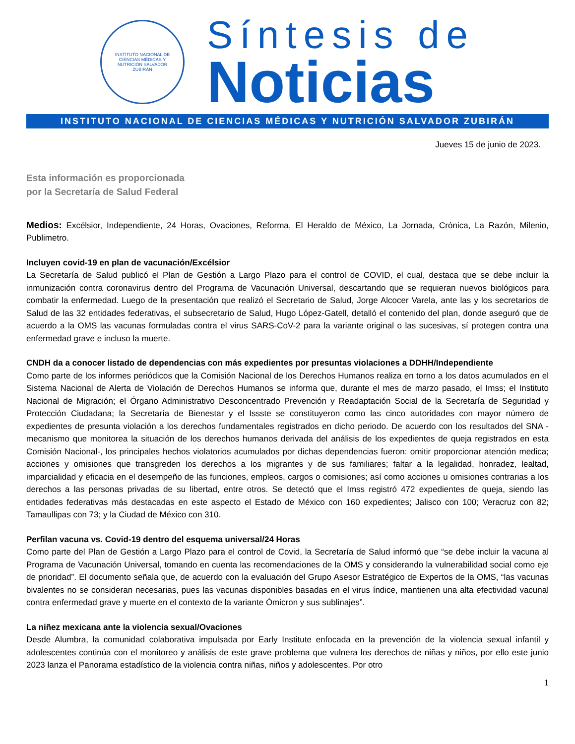INSTITUTO NACIONAL DE CIENCIAS MÉDICAS Y NUTRICIÓN SALVADOR ZUBIRÁN
Síntesis de
Noticias
INSTITUTO NACIONAL DE CIENCIAS MÉDICAS Y NUTRICIÓN SALVADOR ZUBIRÁN
Jueves 15 de junio de 2023.
Esta información es proporcionada por la Secretaría de Salud Federal
Medios: Excélsior, Independiente, 24 Horas, Ovaciones, Reforma, El Heraldo de México, La Jornada, Crónica, La Razón, Milenio, Publimetro.
Incluyen covid-19 en plan de vacunación/Excélsior
La Secretaría de Salud publicó el Plan de Gestión a Largo Plazo para el control de COVID, el cual, destaca que se debe incluir la inmunización contra coronavirus dentro del Programa de Vacunación Universal, descartando que se requieran nuevos biológicos para combatir la enfermedad. Luego de la presentación que realizó el Secretario de Salud, Jorge Alcocer Varela, ante las y los secretarios de Salud de las 32 entidades federativas, el subsecretario de Salud, Hugo López-Gatell, detalló el contenido del plan, donde aseguró que de acuerdo a la OMS las vacunas formuladas contra el virus SARS-CoV-2 para la variante original o las sucesivas, sí protegen contra una enfermedad grave e incluso la muerte.
CNDH da a conocer listado de dependencias con más expedientes por presuntas violaciones a DDHH/Independiente
Como parte de los informes periódicos que la Comisión Nacional de los Derechos Humanos realiza en torno a los datos acumulados en el Sistema Nacional de Alerta de Violación de Derechos Humanos se informa que, durante el mes de marzo pasado, el Imss; el Instituto Nacional de Migración; el Órgano Administrativo Desconcentrado Prevención y Readaptación Social de la Secretaría de Seguridad y Protección Ciudadana; la Secretaría de Bienestar y el Issste se constituyeron como las cinco autoridades con mayor número de expedientes de presunta violación a los derechos fundamentales registrados en dicho periodo. De acuerdo con los resultados del SNA -mecanismo que monitorea la situación de los derechos humanos derivada del análisis de los expedientes de queja registrados en esta Comisión Nacional-, los principales hechos violatorios acumulados por dichas dependencias fueron: omitir proporcionar atención medica; acciones y omisiones que transgreden los derechos a los migrantes y de sus familiares; faltar a la legalidad, honradez, lealtad, imparcialidad y eficacia en el desempeño de las funciones, empleos, cargos o comisiones; así como acciones u omisiones contrarias a los derechos a las personas privadas de su libertad, entre otros. Se detectó que el Imss registró 472 expedientes de queja, siendo las entidades federativas más destacadas en este aspecto el Estado de México con 160 expedientes; Jalisco con 100; Veracruz con 82; Tamaullipas con 73; y la Ciudad de México con 310.
Perfilan vacuna vs. Covid-19 dentro del esquema universal/24 Horas
Como parte del Plan de Gestión a Largo Plazo para el control de Covid, la Secretaría de Salud informó que “se debe incluir la vacuna al Programa de Vacunación Universal, tomando en cuenta las recomendaciones de la OMS y considerando la vulnerabilidad social como eje de prioridad”. El documento señala que, de acuerdo con la evaluación del Grupo Asesor Estratégico de Expertos de la OMS, “las vacunas bivalentes no se consideran necesarias, pues las vacunas disponibles basadas en el virus índice, mantienen una alta efectividad vacunal contra enfermedad grave y muerte en el contexto de la variante Ómicron y sus sublinajes”.
La niñez mexicana ante la violencia sexual/Ovaciones
Desde Alumbra, la comunidad colaborativa impulsada por Early Institute enfocada en la prevención de la violencia sexual infantil y adolescentes continúa con el monitoreo y análisis de este grave problema que vulnera los derechos de niñas y niños, por ello este junio 2023 lanza el Panorama estadístico de la violencia contra niñas, niños y adolescentes. Por otro
1